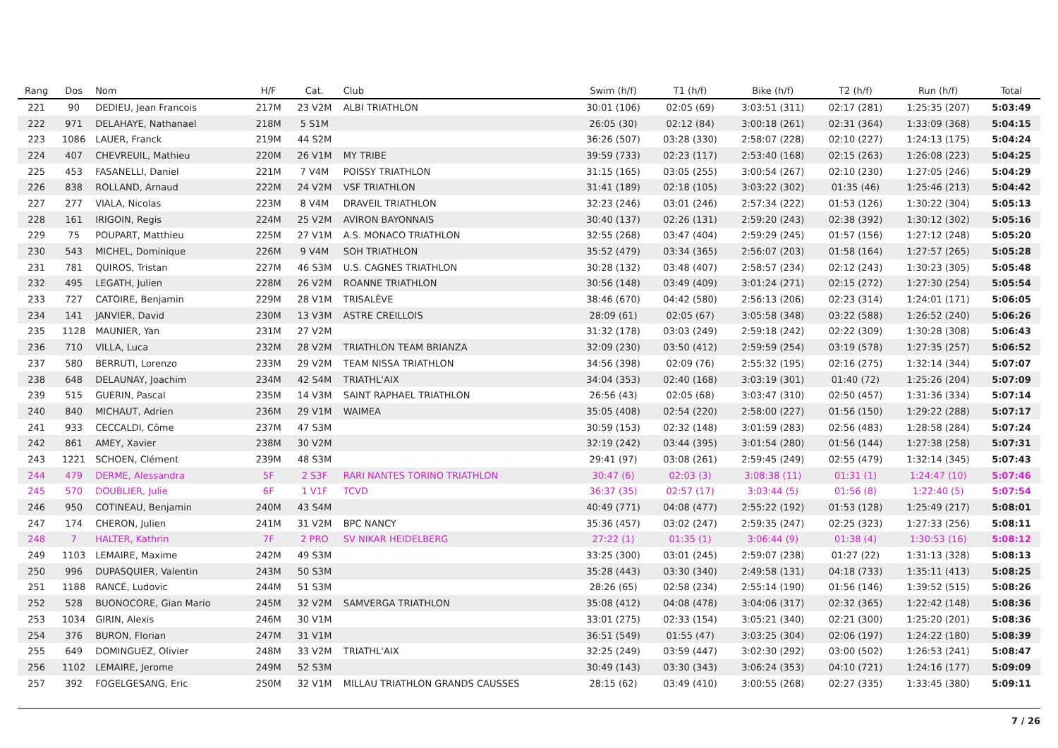| Rang | Dos | Nom | H/F | Cat. | Club | Swim (h/f) | T1 (h/f) | Bike (h/f) | T2 (h/f) | Run (h/f) | Total |
| --- | --- | --- | --- | --- | --- | --- | --- | --- | --- | --- | --- |
| 221 | 90 | DEDIEU, Jean Francois | 217M | 23 V2M | ALBI TRIATHLON | 30:01 (106) | 02:05 (69) | 3:03:51 (311) | 02:17 (281) | 1:25:35 (207) | 5:03:49 |
| 222 | 971 | DELAHAYE, Nathanael | 218M | 5 S1M | | 26:05 (30) | 02:12 (84) | 3:00:18 (261) | 02:31 (364) | 1:33:09 (368) | 5:04:15 |
| 223 | 1086 | LAUER, Franck | 219M | 44 S2M | | 36:26 (507) | 03:28 (330) | 2:58:07 (228) | 02:10 (227) | 1:24:13 (175) | 5:04:24 |
| 224 | 407 | CHEVREUIL, Mathieu | 220M | 26 V1M | MY TRIBE | 39:59 (733) | 02:23 (117) | 2:53:40 (168) | 02:15 (263) | 1:26:08 (223) | 5:04:25 |
| 225 | 453 | FASANELLI, Daniel | 221M | 7 V4M | POISSY TRIATHLON | 31:15 (165) | 03:05 (255) | 3:00:54 (267) | 02:10 (230) | 1:27:05 (246) | 5:04:29 |
| 226 | 838 | ROLLAND, Arnaud | 222M | 24 V2M | VSF TRIATHLON | 31:41 (189) | 02:18 (105) | 3:03:22 (302) | 01:35 (46) | 1:25:46 (213) | 5:04:42 |
| 227 | 277 | VIALA, Nicolas | 223M | 8 V4M | DRAVEIL TRIATHLON | 32:23 (246) | 03:01 (246) | 2:57:34 (222) | 01:53 (126) | 1:30:22 (304) | 5:05:13 |
| 228 | 161 | IRIGOIN, Regis | 224M | 25 V2M | AVIRON BAYONNAIS | 30:40 (137) | 02:26 (131) | 2:59:20 (243) | 02:38 (392) | 1:30:12 (302) | 5:05:16 |
| 229 | 75 | POUPART, Matthieu | 225M | 27 V1M | A.S. MONACO TRIATHLON | 32:55 (268) | 03:47 (404) | 2:59:29 (245) | 01:57 (156) | 1:27:12 (248) | 5:05:20 |
| 230 | 543 | MICHEL, Dominique | 226M | 9 V4M | SOH TRIATHLON | 35:52 (479) | 03:34 (365) | 2:56:07 (203) | 01:58 (164) | 1:27:57 (265) | 5:05:28 |
| 231 | 781 | QUIROS, Tristan | 227M | 46 S3M | U.S. CAGNES TRIATHLON | 30:28 (132) | 03:48 (407) | 2:58:57 (234) | 02:12 (243) | 1:30:23 (305) | 5:05:48 |
| 232 | 495 | LEGATH, Julien | 228M | 26 V2M | ROANNE TRIATHLON | 30:56 (148) | 03:49 (409) | 3:01:24 (271) | 02:15 (272) | 1:27:30 (254) | 5:05:54 |
| 233 | 727 | CATOIRE, Benjamin | 229M | 28 V1M | TRISALÈVE | 38:46 (670) | 04:42 (580) | 2:56:13 (206) | 02:23 (314) | 1:24:01 (171) | 5:06:05 |
| 234 | 141 | JANVIER, David | 230M | 13 V3M | ASTRE CREILLOIS | 28:09 (61) | 02:05 (67) | 3:05:58 (348) | 03:22 (588) | 1:26:52 (240) | 5:06:26 |
| 235 | 1128 | MAUNIER, Yan | 231M | 27 V2M | | 31:32 (178) | 03:03 (249) | 2:59:18 (242) | 02:22 (309) | 1:30:28 (308) | 5:06:43 |
| 236 | 710 | VILLA, Luca | 232M | 28 V2M | TRIATHLON TEAM BRIANZA | 32:09 (230) | 03:50 (412) | 2:59:59 (254) | 03:19 (578) | 1:27:35 (257) | 5:06:52 |
| 237 | 580 | BERRUTI, Lorenzo | 233M | 29 V2M | TEAM NISSA TRIATHLON | 34:56 (398) | 02:09 (76) | 2:55:32 (195) | 02:16 (275) | 1:32:14 (344) | 5:07:07 |
| 238 | 648 | DELAUNAY, Joachim | 234M | 42 S4M | TRIATHL'AIX | 34:04 (353) | 02:40 (168) | 3:03:19 (301) | 01:40 (72) | 1:25:26 (204) | 5:07:09 |
| 239 | 515 | GUERIN, Pascal | 235M | 14 V3M | SAINT RAPHAEL TRIATHLON | 26:56 (43) | 02:05 (68) | 3:03:47 (310) | 02:50 (457) | 1:31:36 (334) | 5:07:14 |
| 240 | 840 | MICHAUT, Adrien | 236M | 29 V1M | WAIMEA | 35:05 (408) | 02:54 (220) | 2:58:00 (227) | 01:56 (150) | 1:29:22 (288) | 5:07:17 |
| 241 | 933 | CECCALDI, Côme | 237M | 47 S3M | | 30:59 (153) | 02:32 (148) | 3:01:59 (283) | 02:56 (483) | 1:28:58 (284) | 5:07:24 |
| 242 | 861 | AMEY, Xavier | 238M | 30 V2M | | 32:19 (242) | 03:44 (395) | 3:01:54 (280) | 01:56 (144) | 1:27:38 (258) | 5:07:31 |
| 243 | 1221 | SCHOEN, Clément | 239M | 48 S3M | | 29:41 (97) | 03:08 (261) | 2:59:45 (249) | 02:55 (479) | 1:32:14 (345) | 5:07:43 |
| 244 | 479 | DERME, Alessandra | 5F | 2 S3F | RARI NANTES TORINO TRIATHLON | 30:47 (6) | 02:03 (3) | 3:08:38 (11) | 01:31 (1) | 1:24:47 (10) | 5:07:46 |
| 245 | 570 | DOUBLIER, Julie | 6F | 1 V1F | TCVD | 36:37 (35) | 02:57 (17) | 3:03:44 (5) | 01:56 (8) | 1:22:40 (5) | 5:07:54 |
| 246 | 950 | COTINEAU, Benjamin | 240M | 43 S4M | | 40:49 (771) | 04:08 (477) | 2:55:22 (192) | 01:53 (128) | 1:25:49 (217) | 5:08:01 |
| 247 | 174 | CHERON, Julien | 241M | 31 V2M | BPC NANCY | 35:36 (457) | 03:02 (247) | 2:59:35 (247) | 02:25 (323) | 1:27:33 (256) | 5:08:11 |
| 248 | 7 | HALTER, Kathrin | 7F | 2 PRO | SV NIKAR HEIDELBERG | 27:22 (1) | 01:35 (1) | 3:06:44 (9) | 01:38 (4) | 1:30:53 (16) | 5:08:12 |
| 249 | 1103 | LEMAIRE, Maxime | 242M | 49 S3M | | 33:25 (300) | 03:01 (245) | 2:59:07 (238) | 01:27 (22) | 1:31:13 (328) | 5:08:13 |
| 250 | 996 | DUPASQUIER, Valentin | 243M | 50 S3M | | 35:28 (443) | 03:30 (340) | 2:49:58 (131) | 04:18 (733) | 1:35:11 (413) | 5:08:25 |
| 251 | 1188 | RANCÉ, Ludovic | 244M | 51 S3M | | 28:26 (65) | 02:58 (234) | 2:55:14 (190) | 01:56 (146) | 1:39:52 (515) | 5:08:26 |
| 252 | 528 | BUONOCORE, Gian Mario | 245M | 32 V2M | SAMVERGA TRIATHLON | 35:08 (412) | 04:08 (478) | 3:04:06 (317) | 02:32 (365) | 1:22:42 (148) | 5:08:36 |
| 253 | 1034 | GIRIN, Alexis | 246M | 30 V1M | | 33:01 (275) | 02:33 (154) | 3:05:21 (340) | 02:21 (300) | 1:25:20 (201) | 5:08:36 |
| 254 | 376 | BURON, Florian | 247M | 31 V1M | | 36:51 (549) | 01:55 (47) | 3:03:25 (304) | 02:06 (197) | 1:24:22 (180) | 5:08:39 |
| 255 | 649 | DOMINGUEZ, Olivier | 248M | 33 V2M | TRIATHL'AIX | 32:25 (249) | 03:59 (447) | 3:02:30 (292) | 03:00 (502) | 1:26:53 (241) | 5:08:47 |
| 256 | 1102 | LEMAIRE, Jerome | 249M | 52 S3M | | 30:49 (143) | 03:30 (343) | 3:06:24 (353) | 04:10 (721) | 1:24:16 (177) | 5:09:09 |
| 257 | 392 | FOGELGESANG, Eric | 250M | 32 V1M | MILLAU TRIATHLON GRANDS CAUSSES | 28:15 (62) | 03:49 (410) | 3:00:55 (268) | 02:27 (335) | 1:33:45 (380) | 5:09:11 |
7 / 26